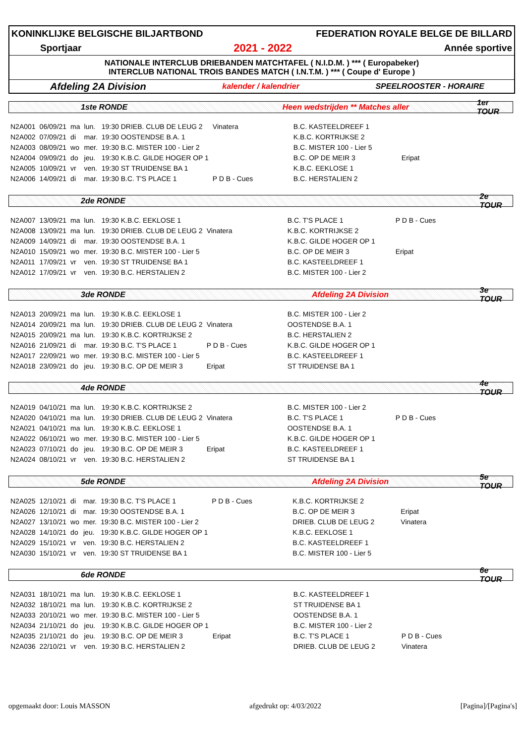KONINKLIJKE BELGISCHE BILJARTBOND FEDERATION ROYALE BELGE DE BILLARD
Sportjaar 2021 - 2022 Année sportive
NATIONALE INTERCLUB DRIEBANDEN MATCHTAFEL ( N.I.D.M. ) *** ( Europabeker)
INTERCLUB NATIONAL TROIS BANDES MATCH ( I.N.T.M. ) *** ( Coupe d' Europe )
Afdeling 2A Division kalender / kalendrier SPEELROOSTER - HORAIRE
1ste RONDE Heen wedstrijden ** Matches aller 1er TOUR
| N2A001 | 06/09/21 | ma | lun. | 19:30 DRIEB. CLUB DE LEUG 2 | Vinatera | B.C. KASTEELDREEF 1 | |
| N2A002 | 07/09/21 | di | mar. | 19:30 OOSTENDSE B.A. 1 | | K.B.C. KORTRIJKSE 2 | |
| N2A003 | 08/09/21 | wo | mer. | 19:30 B.C. MISTER 100 - Lier 2 | | B.C. MISTER 100 - Lier 5 | |
| N2A004 | 09/09/21 | do | jeu. | 19:30 K.B.C. GILDE HOGER OP 1 | | B.C. OP DE MEIR 3 | Eripat |
| N2A005 | 10/09/21 | vr | ven. | 19:30 ST TRUIDENSE BA 1 | | K.B.C. EEKLOSE 1 | |
| N2A006 | 14/09/21 | di | mar. | 19:30 B.C. T'S PLACE 1 | P D B - Cues | B.C. HERSTALIEN 2 | |
2de RONDE 2e TOUR
| N2A007 | 13/09/21 | ma | lun. | 19:30 K.B.C. EEKLOSE 1 | | B.C. T'S PLACE 1 | P D B - Cues |
| N2A008 | 13/09/21 | ma | lun. | 19:30 DRIEB. CLUB DE LEUG 2 | Vinatera | K.B.C. KORTRIJKSE 2 | |
| N2A009 | 14/09/21 | di | mar. | 19:30 OOSTENDSE B.A. 1 | | K.B.C. GILDE HOGER OP 1 | |
| N2A010 | 15/09/21 | wo | mer. | 19:30 B.C. MISTER 100 - Lier 5 | | B.C. OP DE MEIR 3 | Eripat |
| N2A011 | 17/09/21 | vr | ven. | 19:30 ST TRUIDENSE BA 1 | | B.C. KASTEELDREEF 1 | |
| N2A012 | 17/09/21 | vr | ven. | 19:30 B.C. HERSTALIEN 2 | | B.C. MISTER 100 - Lier 2 | |
3de RONDE Afdeling 2A Division 3e TOUR
| N2A013 | 20/09/21 | ma | lun. | 19:30 K.B.C. EEKLOSE 1 | | B.C. MISTER 100 - Lier 2 | |
| N2A014 | 20/09/21 | ma | lun. | 19:30 DRIEB. CLUB DE LEUG 2 | Vinatera | OOSTENDSE B.A. 1 | |
| N2A015 | 20/09/21 | ma | lun. | 19:30 K.B.C. KORTRIJKSE 2 | | B.C. HERSTALIEN 2 | |
| N2A016 | 21/09/21 | di | mar. | 19:30 B.C. T'S PLACE 1 | P D B - Cues | K.B.C. GILDE HOGER OP 1 | |
| N2A017 | 22/09/21 | wo | mer. | 19:30 B.C. MISTER 100 - Lier 5 | | B.C. KASTEELDREEF 1 | |
| N2A018 | 23/09/21 | do | jeu. | 19:30 B.C. OP DE MEIR 3 | Eripat | ST TRUIDENSE BA 1 | |
4de RONDE 4e TOUR
| N2A019 | 04/10/21 | ma | lun. | 19:30 K.B.C. KORTRIJKSE 2 | | B.C. MISTER 100 - Lier 2 | |
| N2A020 | 04/10/21 | ma | lun. | 19:30 DRIEB. CLUB DE LEUG 2 | Vinatera | B.C. T'S PLACE 1 | P D B - Cues |
| N2A021 | 04/10/21 | ma | lun. | 19:30 K.B.C. EEKLOSE 1 | | OOSTENDSE B.A. 1 | |
| N2A022 | 06/10/21 | wo | mer. | 19:30 B.C. MISTER 100 - Lier 5 | | K.B.C. GILDE HOGER OP 1 | |
| N2A023 | 07/10/21 | do | jeu. | 19:30 B.C. OP DE MEIR 3 | Eripat | B.C. KASTEELDREEF 1 | |
| N2A024 | 08/10/21 | vr | ven. | 19:30 B.C. HERSTALIEN 2 | | ST TRUIDENSE BA 1 | |
5de RONDE Afdeling 2A Division 5e TOUR
| N2A025 | 12/10/21 | di | mar. | 19:30 B.C. T'S PLACE 1 | P D B - Cues | K.B.C. KORTRIJKSE 2 | |
| N2A026 | 12/10/21 | di | mar. | 19:30 OOSTENDSE B.A. 1 | | B.C. OP DE MEIR 3 | Eripat |
| N2A027 | 13/10/21 | wo | mer. | 19:30 B.C. MISTER 100 - Lier 2 | | DRIEB. CLUB DE LEUG 2 | Vinatera |
| N2A028 | 14/10/21 | do | jeu. | 19:30 K.B.C. GILDE HOGER OP 1 | | K.B.C. EEKLOSE 1 | |
| N2A029 | 15/10/21 | vr | ven. | 19:30 B.C. HERSTALIEN 2 | | B.C. KASTEELDREEF 1 | |
| N2A030 | 15/10/21 | vr | ven. | 19:30 ST TRUIDENSE BA 1 | | B.C. MISTER 100 - Lier 5 | |
6de RONDE 6e TOUR
| N2A031 | 18/10/21 | ma | lun. | 19:30 K.B.C. EEKLOSE 1 | | B.C. KASTEELDREEF 1 | |
| N2A032 | 18/10/21 | ma | lun. | 19:30 K.B.C. KORTRIJKSE 2 | | ST TRUIDENSE BA 1 | |
| N2A033 | 20/10/21 | wo | mer. | 19:30 B.C. MISTER 100 - Lier 5 | | OOSTENDSE B.A. 1 | |
| N2A034 | 21/10/21 | do | jeu. | 19:30 K.B.C. GILDE HOGER OP 1 | | B.C. MISTER 100 - Lier 2 | |
| N2A035 | 21/10/21 | do | jeu. | 19:30 B.C. OP DE MEIR 3 | Eripat | B.C. T'S PLACE 1 | P D B - Cues |
| N2A036 | 22/10/21 | vr | ven. | 19:30 B.C. HERSTALIEN 2 | | DRIEB. CLUB DE LEUG 2 | Vinatera |
opgemaakt door: Louis MASSON afgedrukt op: 4/03/2022 [Pagina]/[Pagina's]